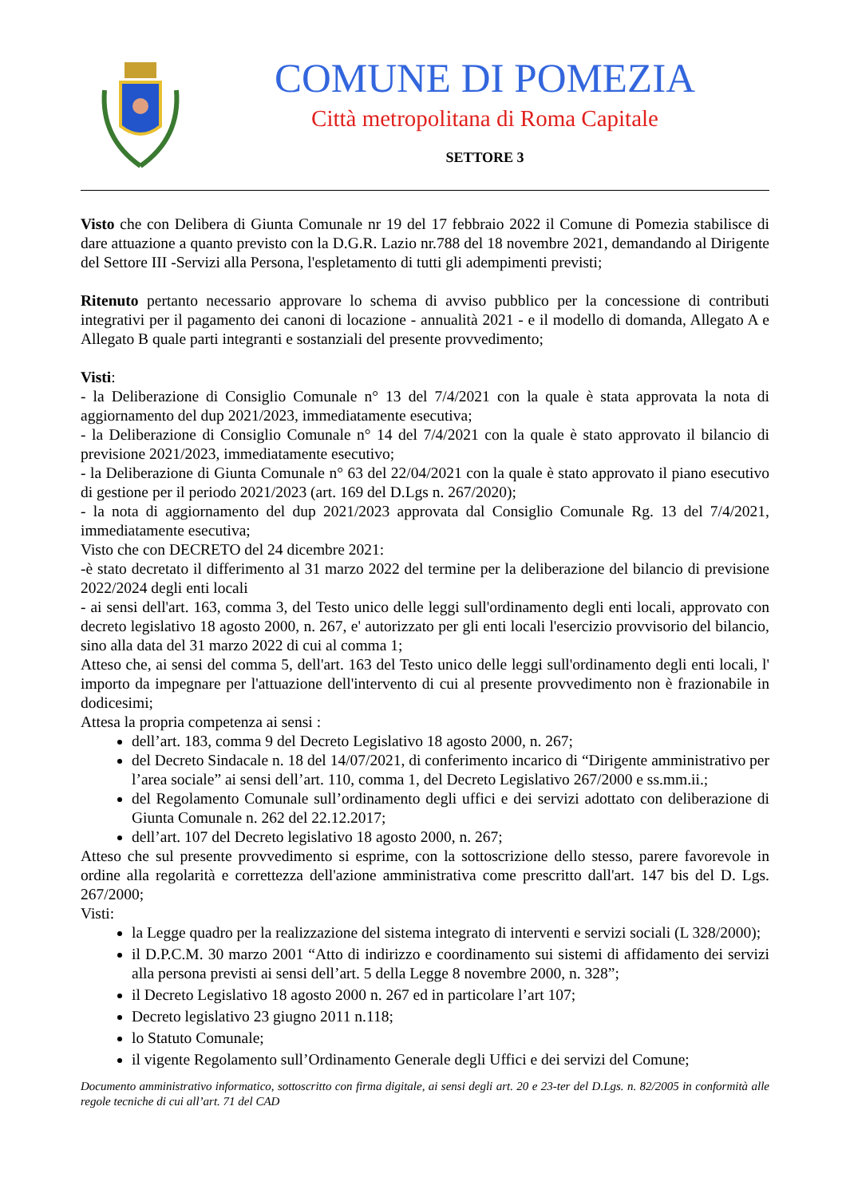COMUNE DI POMEZIA
Città metropolitana di Roma Capitale
SETTORE 3
Visto che con Delibera di Giunta Comunale nr 19 del 17 febbraio 2022 il Comune di Pomezia stabilisce di dare attuazione a quanto previsto con la D.G.R. Lazio nr.788 del 18 novembre 2021, demandando al Dirigente del Settore III -Servizi alla Persona, l'espletamento di tutti gli adempimenti previsti;
Ritenuto pertanto necessario approvare lo schema di avviso pubblico per la concessione di contributi integrativi per il pagamento dei canoni di locazione - annualità 2021 - e il modello di domanda, Allegato A e Allegato B quale parti integranti e sostanziali del presente provvedimento;
Visti:
- la Deliberazione di Consiglio Comunale n° 13 del 7/4/2021 con la quale è stata approvata la nota di aggiornamento del dup 2021/2023, immediatamente esecutiva;
- la Deliberazione di Consiglio Comunale n° 14 del 7/4/2021 con la quale è stato approvato il bilancio di previsione 2021/2023, immediatamente esecutivo;
- la Deliberazione di Giunta Comunale n° 63 del 22/04/2021 con la quale è stato approvato il piano esecutivo di gestione per il periodo 2021/2023 (art. 169 del D.Lgs n. 267/2020);
- la nota di aggiornamento del dup 2021/2023 approvata dal Consiglio Comunale Rg. 13 del 7/4/2021, immediatamente esecutiva;
Visto che con DECRETO del 24 dicembre 2021:
-è stato decretato il differimento al 31 marzo 2022 del termine per la deliberazione del bilancio di previsione 2022/2024 degli enti locali
- ai sensi dell'art. 163, comma 3, del Testo unico delle leggi sull'ordinamento degli enti locali, approvato con decreto legislativo 18 agosto 2000, n. 267, e' autorizzato per gli enti locali l'esercizio provvisorio del bilancio, sino alla data del 31 marzo 2022 di cui al comma 1;
Atteso che, ai sensi del comma 5, dell'art. 163 del Testo unico delle leggi sull'ordinamento degli enti locali, l' importo da impegnare per l'attuazione dell'intervento di cui al presente provvedimento non è frazionabile in dodicesimi;
Attesa la propria competenza ai sensi :
dell’art. 183, comma 9 del Decreto Legislativo 18 agosto 2000, n. 267;
del Decreto Sindacale n. 18 del 14/07/2021, di conferimento incarico di “Dirigente amministrativo per l’area sociale” ai sensi dell’art. 110, comma 1, del Decreto Legislativo 267/2000 e ss.mm.ii.;
del Regolamento Comunale sull’ordinamento degli uffici e dei servizi adottato con deliberazione di Giunta Comunale n. 262 del 22.12.2017;
dell’art. 107 del Decreto legislativo 18 agosto 2000, n. 267;
Atteso che sul presente provvedimento si esprime, con la sottoscrizione dello stesso, parere favorevole in ordine alla regolarità e correttezza dell'azione amministrativa come prescritto dall'art. 147 bis del D. Lgs. 267/2000;
Visti:
la Legge quadro per la realizzazione del sistema integrato di interventi e servizi sociali (L 328/2000);
il D.P.C.M. 30 marzo 2001 “Atto di indirizzo e coordinamento sui sistemi di affidamento dei servizi alla persona previsti ai sensi dell’art. 5 della Legge 8 novembre 2000, n. 328”;
il Decreto Legislativo 18 agosto 2000 n. 267 ed in particolare l’art 107;
Decreto legislativo 23 giugno 2011 n.118;
lo Statuto Comunale;
il vigente Regolamento sull’Ordinamento Generale degli Uffici e dei servizi del Comune;
Documento amministrativo informatico, sottoscritto con firma digitale, ai sensi degli art. 20 e 23-ter del D.Lgs. n. 82/2005 in conformità alle regole tecniche di cui all’art. 71 del CAD